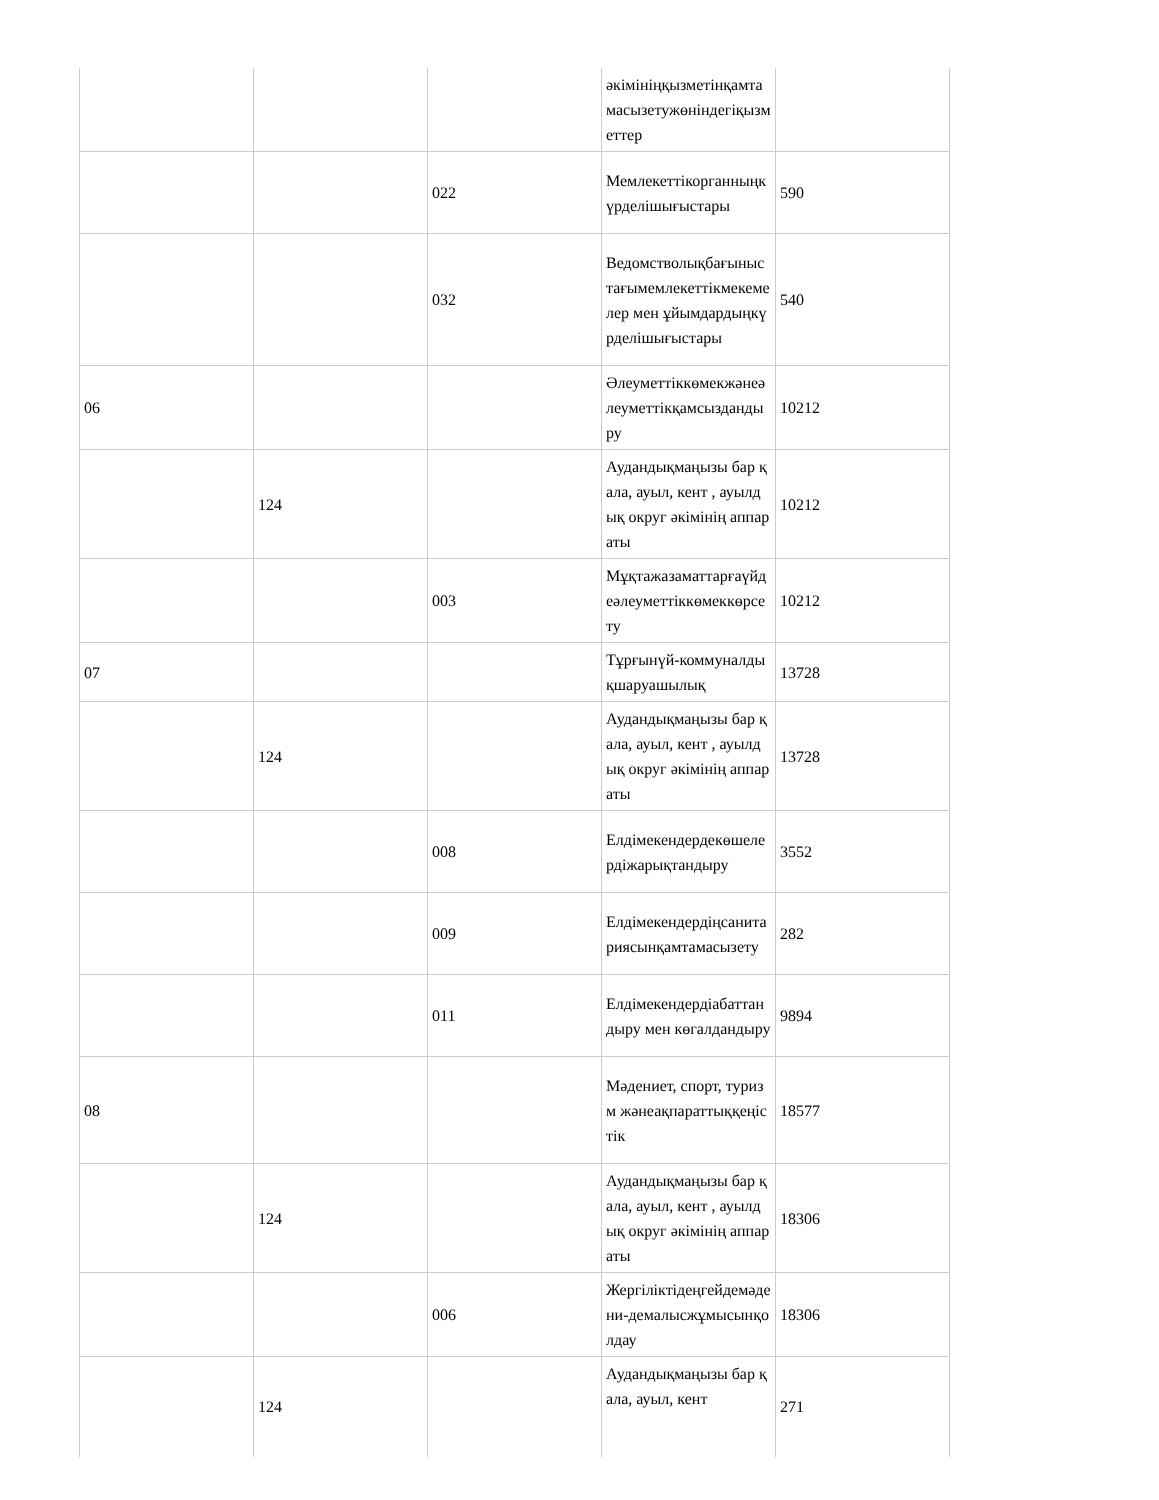| | | | әкімініңқызметінқамтамасызетужөніндегіқызметтер | |
| | | 022 | Мемлекеттікорганныңкүрделішығыстары | 590 |
| | | 032 | Ведомстволықбағыныстағымемлекеттікмекемелер мен ұйымдардыңкүрделішығыстары | 540 |
| 06 | | | Әлеуметтіккөмекжәнеәлеуметтікқамсыздандыру | 10212 |
| | 124 | | Аудандықмаңызы бар қала, ауыл, кент , ауылдық округ әкімінің аппараты | 10212 |
| | | 003 | Мұқтажазаматтарғаүйдеәлеуметтіккөмеккөрсету | 10212 |
| 07 | | | Тұрғынүй-коммуналдықшаруашылық | 13728 |
| | 124 | | Аудандықмаңызы бар қала, ауыл, кент , ауылдық округ әкімінің аппараты | 13728 |
| | | 008 | Елдімекендердекөшелердіжарықтандыру | 3552 |
| | | 009 | Елдімекендердіңсанитариясынқамтамасызету | 282 |
| | | 011 | Елдімекендердіабаттандыру мен көгалдандыру | 9894 |
| 08 | | | Мәдениет, спорт, туризм жәнеақпараттыққеңістік | 18577 |
| | 124 | | Аудандықмаңызы бар қала, ауыл, кент , ауылдық округ әкімінің аппараты | 18306 |
| | | 006 | Жергіліктідеңгейдемәдени-демалысжұмысынқолдау | 18306 |
| | 124 | | Аудандықмаңызы бар қала, ауыл, кент | 271 |